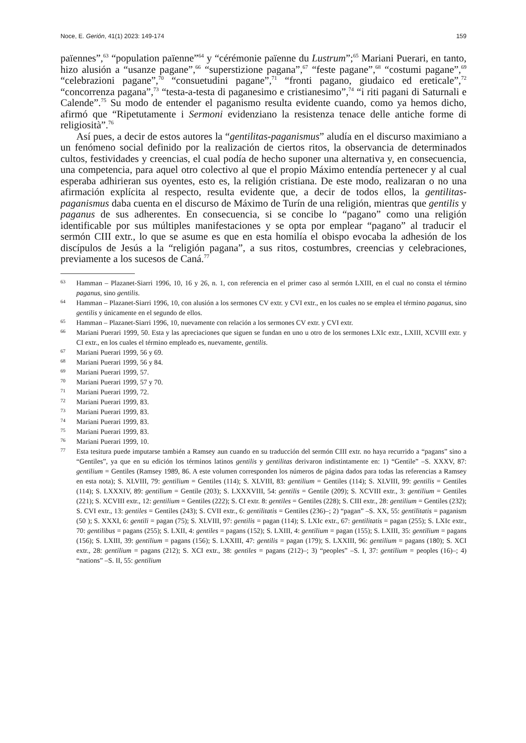Noce, E. Gerión, 41(1) 2023: 149-174 159
païennes”,<sup>63</sup> “population païenne”<sup>64</sup> y “cérémonie païenne du Lustrum”;<sup>65</sup> Mariani Puerari, en tanto, hizo alusión a “usanze pagane”,<sup>66</sup> “superstizione pagana”,<sup>67</sup> “feste pagane”,<sup>68</sup> “costumi pagane”,<sup>69</sup> “celebrazioni pagane”,<sup>70</sup> “consuetudini pagane”,<sup>71</sup> “fronti pagano, giudaico ed ereticale”,<sup>72</sup> “concorrenza pagana”,<sup>73</sup> “testa-a-testa di paganesimo e cristianesimo”,<sup>74</sup> “i riti pagani di Saturnali e Calende”.<sup>75</sup> Su modo de entender el paganismo resulta evidente cuando, como ya hemos dicho, afirmó que “Ripetutamente i Sermoni evidenziano la resistenza tenace delle antiche forme di religiosità”.<sup>76</sup>
Así pues, a decir de estos autores la “gentilitas-paganismus” aludía en el discurso maximiano a un fenómeno social definido por la realización de ciertos ritos, la observancia de determinados cultos, festividades y creencias, el cual podía de hecho suponer una alternativa y, en consecuencia, una competencia, para aquel otro colectivo al que el propio Máximo entendía pertenecer y al cual esperaba adhirieran sus oyentes, esto es, la religión cristiana. De este modo, realizaran o no una afirmación explícita al respecto, resulta evidente que, a decir de todos ellos, la gentilitas-paganismus daba cuenta en el discurso de Máximo de Turín de una religión, mientras que gentilis y paganus de sus adherentes. En consecuencia, si se concibe lo “pagano” como una religión identificable por sus múltiples manifestaciones y se opta por emplear “pagano” al traducir el sermón CIII extr., lo que se asume es que en esta homilía el obispo evocaba la adhesión de los discípulos de Jesús a la “religión pagana”, a sus ritos, costumbres, creencias y celebraciones, previamente a los sucesos de Caná.<sup>77</sup>
63 Hamman – Plazanet-Siarri 1996, 10, 16 y 26, n. 1, con referencia en el primer caso al sermón LXIII, en el cual no consta el término paganus, sino gentilis.
64 Hamman – Plazanet-Siarri 1996, 10, con alusión a los sermones CV extr. y CVI extr., en los cuales no se emplea el término paganus, sino gentilis y únicamente en el segundo de ellos.
65 Hamman – Plazanet-Siarri 1996, 10, nuevamente con relación a los sermones CV extr. y CVI extr.
66 Mariani Puerari 1999, 50. Esta y las apreciaciones que siguen se fundan en uno u otro de los sermones LXIc extr., LXIII, XCVIII extr. y CI extr., en los cuales el término empleado es, nuevamente, gentilis.
67 Mariani Puerari 1999, 56 y 69.
68 Mariani Puerari 1999, 56 y 84.
69 Mariani Puerari 1999, 57.
70 Mariani Puerari 1999, 57 y 70.
71 Mariani Puerari 1999, 72.
72 Mariani Puerari 1999, 83.
73 Mariani Puerari 1999, 83.
74 Mariani Puerari 1999, 83.
75 Mariani Puerari 1999, 83.
76 Mariani Puerari 1999, 10.
77 Esta tesitura puede imputarse también a Ramsey aun cuando en su traducción del sermón CIII extr. no haya recurrido a “pagans” sino a “Gentiles”, ya que en su edición los términos latinos gentilis y gentilitas derivaron indistintamente en: 1) “Gentile” –S. XXXV, 87: gentilium = Gentiles (Ramsey 1989, 86. A este volumen corresponden los números de página dados para todas las referencias a Ramsey en esta nota); S. XLVIII, 79: gentilium = Gentiles (114); S. XLVIII, 83: gentilium = Gentiles (114); S. XLVIII, 99: gentilis = Gentiles (114); S. LXXXIV, 89: gentilium = Gentile (203); S. LXXXVIII, 54: gentilis = Gentile (209); S. XCVIII extr., 3: gentilium = Gentiles (221); S. XCVIII extr., 12: gentilium = Gentiles (222); S. CI extr. 8: gentiles = Gentiles (228); S. CIII extr., 28: gentilium = Gentiles (232); S. CVI extr., 13: gentiles = Gentiles (243); S. CVII extr., 6: gentilitatis = Gentiles (236)–; 2) “pagan” –S. XX, 55: gentilitatis = paganism (50 ); S. XXXI, 6: gentili = pagan (75); S. XLVIII, 97: gentilis = pagan (114); S. LXIc extr., 67: gentilitatis = pagan (255); S. LXIc extr., 70: gentilibus = pagans (255); S. LXII, 4: gentiles = pagans (152); S. LXIII, 4: gentilium = pagan (155); S. LXIII, 35: gentilium = pagans (156); S. LXIII, 39: gentilium = pagans (156); S. LXXIII, 47: gentilis = pagan (179); S. LXXIII, 96: gentilium = pagans (180); S. XCI extr., 28: gentilium = pagans (212); S. XCI extr., 38: gentiles = pagans (212)–; 3) “peoples” –S. I, 37: gentilium = peoples (16)–; 4) “nations” –S. II, 55: gentilium